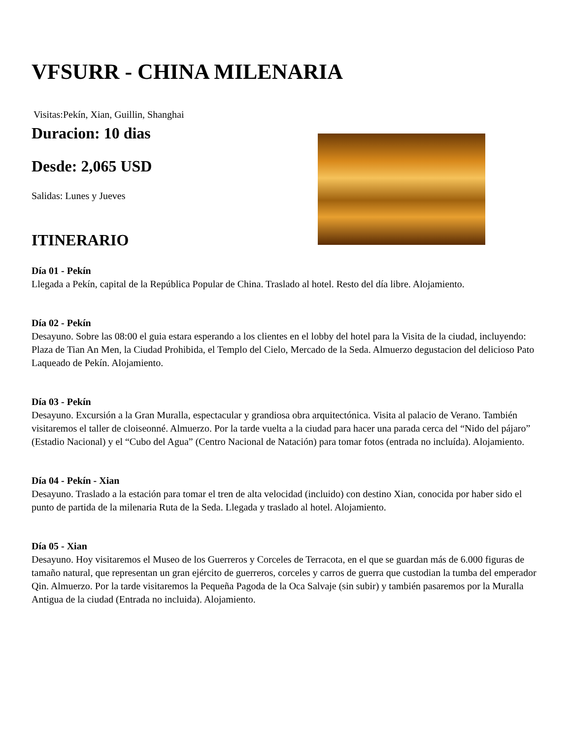VFSURR - CHINA MILENARIA
Visitas:Pekín, Xian, Guillin, Shanghai
Duracion: 10 dias
Desde: 2,065 USD
Salidas: Lunes y Jueves
ITINERARIO
Día 01 - Pekín
Llegada a Pekín, capital de la República Popular de China. Traslado al hotel. Resto del día libre. Alojamiento.
Día 02 - Pekín
Desayuno. Sobre las 08:00 el guia estara esperando a los clientes en el lobby del hotel para la Visita de la ciudad, incluyendo: Plaza de Tian An Men, la Ciudad Prohibida, el Templo del Cielo, Mercado de la Seda. Almuerzo degustacion del delicioso Pato Laqueado de Pekín. Alojamiento.
Día 03 - Pekín
Desayuno. Excursión a la Gran Muralla, espectacular y grandiosa obra arquitectónica. Visita al palacio de Verano. También visitaremos el taller de cloiseonné. Almuerzo. Por la tarde vuelta a la ciudad para hacer una parada cerca del “Nido del pájaro” (Estadio Nacional) y el “Cubo del Agua” (Centro Nacional de Natación) para tomar fotos (entrada no incluída). Alojamiento.
Día 04 - Pekín - Xian
Desayuno. Traslado a la estación para tomar el tren de alta velocidad (incluido) con destino Xian, conocida por haber sido el punto de partida de la milenaria Ruta de la Seda. Llegada y traslado al hotel. Alojamiento.
Día 05 - Xian
Desayuno. Hoy visitaremos el Museo de los Guerreros y Corceles de Terracota, en el que se guardan más de 6.000 figuras de tamaño natural, que representan un gran ejército de guerreros, corceles y carros de guerra que custodian la tumba del emperador Qin. Almuerzo. Por la tarde visitaremos la Pequeña Pagoda de la Oca Salvaje (sin subir) y también pasaremos por la Muralla Antigua de la ciudad (Entrada no incluida). Alojamiento.